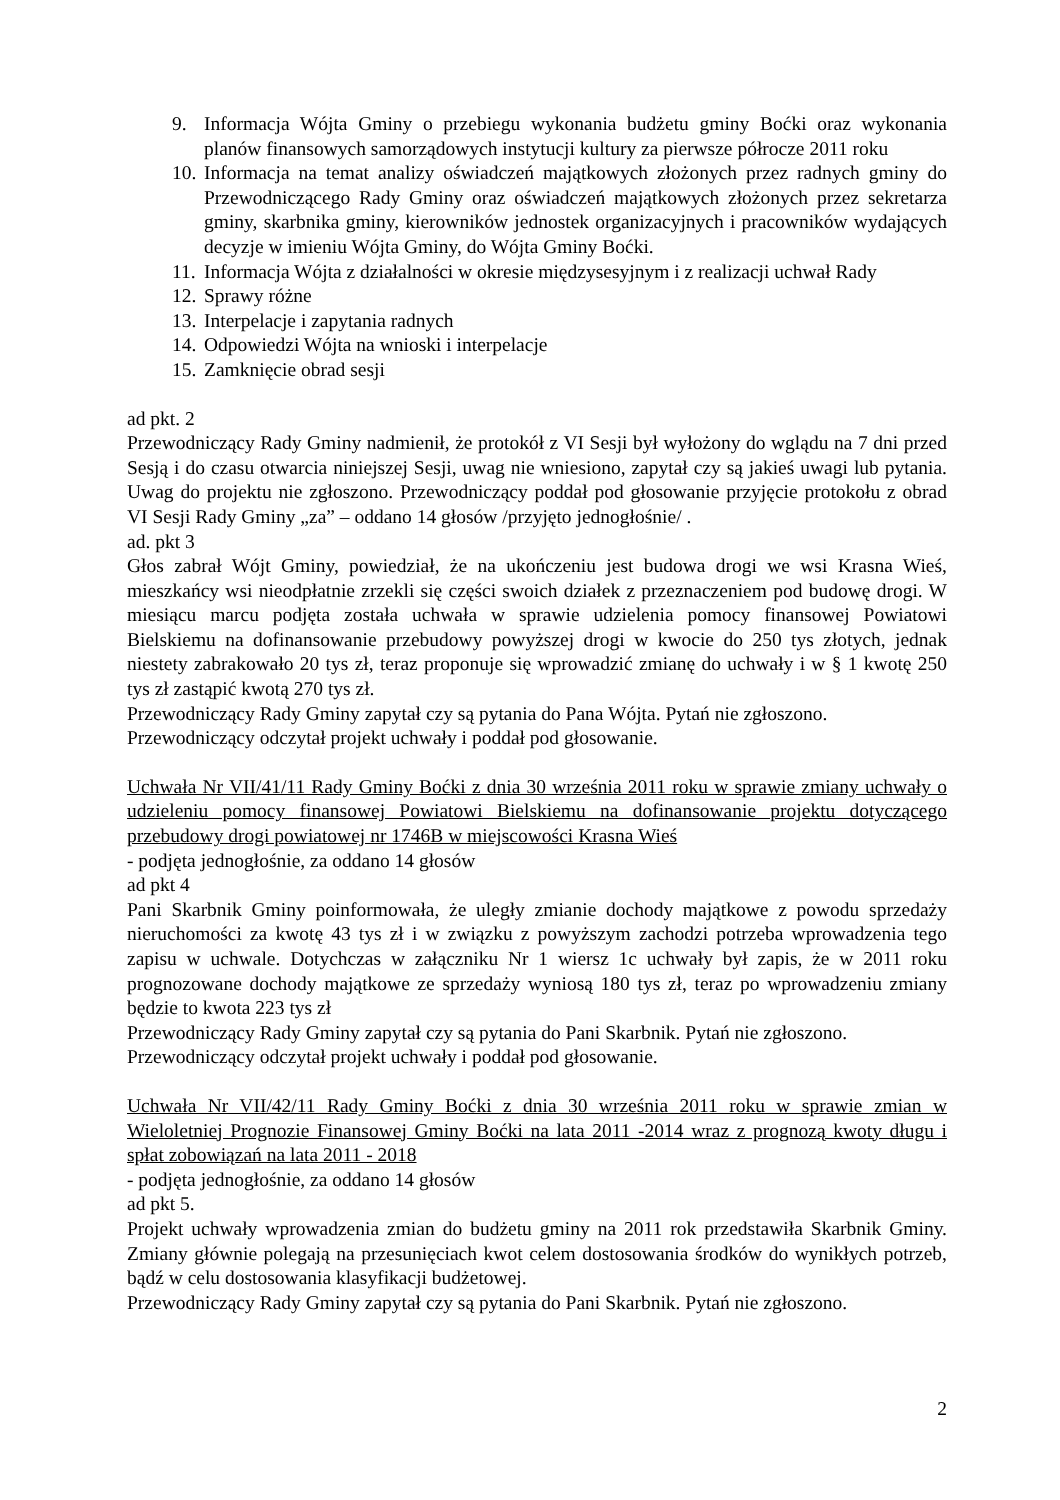9. Informacja Wójta Gminy o przebiegu wykonania budżetu gminy Boćki oraz wykonania planów finansowych samorządowych instytucji kultury za pierwsze półrocze 2011 roku
10. Informacja na temat analizy oświadczeń majątkowych złożonych przez radnych gminy do Przewodniczącego Rady Gminy oraz oświadczeń majątkowych złożonych przez sekretarza gminy, skarbnika gminy, kierowników jednostek organizacyjnych i pracowników wydających decyzje w imieniu Wójta Gminy, do Wójta Gminy Boćki.
11. Informacja Wójta z działalności w okresie międzysesyjnym i z realizacji uchwał Rady
12. Sprawy różne
13. Interpelacje i zapytania radnych
14. Odpowiedzi Wójta na wnioski i interpelacje
15. Zamknięcie obrad sesji
ad pkt. 2
Przewodniczący Rady Gminy nadmienił, że protokół z VI Sesji był wyłożony do wglądu na 7 dni przed Sesją i do czasu otwarcia niniejszej Sesji, uwag nie wniesiono, zapytał czy są jakieś uwagi lub pytania. Uwag do projektu nie zgłoszono. Przewodniczący poddał pod głosowanie przyjęcie protokołu z obrad VI Sesji Rady Gminy „za” – oddano 14 głosów /przyjęto jednogłośnie/ .
ad. pkt 3
Głos zabrał Wójt Gminy, powiedział, że na ukończeniu jest budowa drogi we wsi Krasna Wieś, mieszkańcy wsi nieodpłatnie zrzekli się części swoich działek z przeznaczeniem pod budowę drogi. W miesiącu marcu podjęta została uchwała w sprawie udzielenia pomocy finansowej Powiatowi Bielskiemu na dofinansowanie przebudowy powyższej drogi w kwocie do 250 tys złotych, jednak niestety zabrakowało 20 tys zł, teraz proponuje się wprowadzić zmianę do uchwały i w § 1 kwotę 250 tys zł zastąpić kwotą 270 tys zł.
Przewodniczący Rady Gminy zapytał czy są pytania do Pana Wójta. Pytań nie zgłoszono.
Przewodniczący odczytał projekt uchwały i poddał pod głosowanie.
Uchwała Nr VII/41/11 Rady Gminy Boćki z dnia 30 września 2011 roku w sprawie zmiany uchwały o udzieleniu pomocy finansowej Powiatowi Bielskiemu na dofinansowanie projektu dotyczącego przebudowy drogi powiatowej nr 1746B w miejscowości Krasna Wieś
- podjęta jednogłośnie, za oddano 14 głosów
ad pkt 4
Pani Skarbnik Gminy poinformowała, że uległy zmianie dochody majątkowe z powodu sprzedaży nieruchomości za kwotę 43 tys zł i w związku z powyższym zachodzi potrzeba wprowadzenia tego zapisu w uchwale. Dotychczas w załączniku Nr 1 wiersz 1c uchwały był zapis, że w 2011 roku prognozowane dochody majątkowe ze sprzedaży wyniosą 180 tys zł, teraz po wprowadzeniu zmiany będzie to kwota 223 tys zł
Przewodniczący Rady Gminy zapytał czy są pytania do Pani Skarbnik. Pytań nie zgłoszono.
Przewodniczący odczytał projekt uchwały i poddał pod głosowanie.
Uchwała Nr VII/42/11 Rady Gminy Boćki z dnia 30 września 2011 roku w sprawie zmian w Wieloletniej Prognozie Finansowej Gminy Boćki na lata 2011 -2014 wraz z prognozą kwoty długu i spłat zobowiązań na lata 2011 - 2018
- podjęta jednogłośnie, za oddano 14 głosów
ad pkt 5.
Projekt uchwały wprowadzenia zmian do budżetu gminy na 2011 rok przedstawiła Skarbnik Gminy. Zmiany głównie polegają na przesunięciach kwot celem dostosowania środków do wynikłych potrzeb, bądź w celu dostosowania klasyfikacji budżetowej.
Przewodniczący Rady Gminy zapytał czy są pytania do Pani Skarbnik. Pytań nie zgłoszono.
2